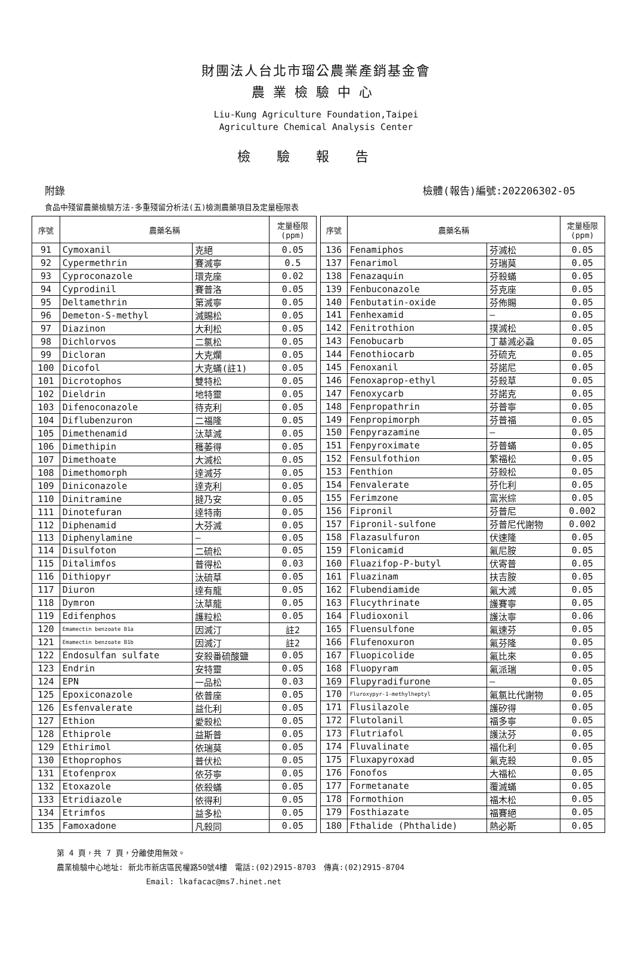財團法人台北市瑠公農業產銷基金會
農業檢驗中心
Liu-Kung Agriculture Foundation,Taipei
Agriculture Chemical Analysis Center
檢驗報告
附錄 檢體(報告)編號:202206302-05
食品中殘留農藥檢驗方法-多重殘留分析法(五)檢測農藥項目及定量極限表
| 序號 | 農藥名稱 | | 定量極限 (ppm) |
| --- | --- | --- | --- |
| 91 | Cymoxanil | 克絕 | 0.05 |
| 92 | Cypermethrin | 賽滅寧 | 0.5 |
| 93 | Cyproconazole | 環克座 | 0.02 |
| 94 | Cyprodinil | 賽普洛 | 0.05 |
| 95 | Deltamethrin | 第滅寧 | 0.05 |
| 96 | Demeton-S-methyl | 滅賜松 | 0.05 |
| 97 | Diazinon | 大利松 | 0.05 |
| 98 | Dichlorvos | 二氯松 | 0.05 |
| 99 | Dicloran | 大克爛 | 0.05 |
| 100 | Dicofol | 大克蟎(註1) | 0.05 |
| 101 | Dicrotophos | 雙特松 | 0.05 |
| 102 | Dieldrin | 地特靈 | 0.05 |
| 103 | Difenoconazole | 待克利 | 0.05 |
| 104 | Diflubenzuron | 二福隆 | 0.05 |
| 105 | Dimethenamid | 汰草滅 | 0.05 |
| 106 | Dimethipin | 穫萎得 | 0.05 |
| 107 | Dimethoate | 大滅松 | 0.05 |
| 108 | Dimethomorph | 達滅芬 | 0.05 |
| 109 | Diniconazole | 達克利 | 0.05 |
| 110 | Dinitramine | 撻乃安 | 0.05 |
| 111 | Dinotefuran | 達特南 | 0.05 |
| 112 | Diphenamid | 大芬滅 | 0.05 |
| 113 | Diphenylamine | — | 0.05 |
| 114 | Disulfoton | 二硫松 | 0.05 |
| 115 | Ditalimfos | 普得松 | 0.03 |
| 116 | Dithiopyr | 汰硫草 | 0.05 |
| 117 | Diuron | 達有龍 | 0.05 |
| 118 | Dymron | 汰草龍 | 0.05 |
| 119 | Edifenphos | 護粒松 | 0.05 |
| 120 | Emamectin benzoate B1a | 因滅汀 | 註2 |
| 121 | Emamectin benzoate B1b | 因滅汀 | 註2 |
| 122 | Endosulfan sulfate | 安殺番硫酸鹽 | 0.05 |
| 123 | Endrin | 安特靈 | 0.05 |
| 124 | EPN | 一品松 | 0.03 |
| 125 | Epoxiconazole | 依普座 | 0.05 |
| 126 | Esfenvalerate | 益化利 | 0.05 |
| 127 | Ethion | 愛殺松 | 0.05 |
| 128 | Ethiprole | 益斯普 | 0.05 |
| 129 | Ethirimol | 依瑞莫 | 0.05 |
| 130 | Ethoprophos | 普伏松 | 0.05 |
| 131 | Etofenprox | 依芬寧 | 0.05 |
| 132 | Etoxazole | 依殺蟎 | 0.05 |
| 133 | Etridiazole | 依得利 | 0.05 |
| 134 | Etrimfos | 益多松 | 0.05 |
| 135 | Famoxadone | 凡殺同 | 0.05 |
| 序號 | 農藥名稱 | | 定量極限 (ppm) |
| --- | --- | --- | --- |
| 136 | Fenamiphos | 芬滅松 | 0.05 |
| 137 | Fenarimol | 芬瑞莫 | 0.05 |
| 138 | Fenazaquin | 芬殺蟎 | 0.05 |
| 139 | Fenbuconazole | 芬克座 | 0.05 |
| 140 | Fenbutatin-oxide | 芬佈賜 | 0.05 |
| 141 | Fenhexamid | — | 0.05 |
| 142 | Fenitrothion | 撲滅松 | 0.05 |
| 143 | Fenobucarb | 丁基滅必蝨 | 0.05 |
| 144 | Fenothiocarb | 芬硫克 | 0.05 |
| 145 | Fenoxanil | 芬諾尼 | 0.05 |
| 146 | Fenoxaprop-ethyl | 芬殺草 | 0.05 |
| 147 | Fenoxycarb | 芬諾克 | 0.05 |
| 148 | Fenpropathrin | 芬普寧 | 0.05 |
| 149 | Fenpropimorph | 芬普福 | 0.05 |
| 150 | Fenpyrazamine | — | 0.05 |
| 151 | Fenpyroximate | 芬普蟎 | 0.05 |
| 152 | Fensulfothion | 繁福松 | 0.05 |
| 153 | Fenthion | 芬殺松 | 0.05 |
| 154 | Fenvalerate | 芬化利 | 0.05 |
| 155 | Ferimzone | 富米綜 | 0.05 |
| 156 | Fipronil | 芬普尼 | 0.002 |
| 157 | Fipronil-sulfone | 芬普尼代謝物 | 0.002 |
| 158 | Flazasulfuron | 伏速隆 | 0.05 |
| 159 | Flonicamid | 氟尼胺 | 0.05 |
| 160 | Fluazifop-P-butyl | 伏寄普 | 0.05 |
| 161 | Fluazinam | 扶吉胺 | 0.05 |
| 162 | Flubendiamide | 氟大滅 | 0.05 |
| 163 | Flucythrinate | 護賽寧 | 0.05 |
| 164 | Fludioxonil | 護汰寧 | 0.06 |
| 165 | Fluensulfone | 氟速芬 | 0.05 |
| 166 | Flufenoxuron | 氟芬隆 | 0.05 |
| 167 | Fluopicolide | 氟比來 | 0.05 |
| 168 | Fluopyram | 氟派瑞 | 0.05 |
| 169 | Flupyradifurone | — | 0.05 |
| 170 | Fluroxypyr-1-methylheptyl | 氟氯比代謝物 | 0.05 |
| 171 | Flusilazole | 護矽得 | 0.05 |
| 172 | Flutolanil | 福多寧 | 0.05 |
| 173 | Flutriafol | 護汰芬 | 0.05 |
| 174 | Fluvalinate | 福化利 | 0.05 |
| 175 | Fluxapyroxad | 氟克殺 | 0.05 |
| 176 | Fonofos | 大福松 | 0.05 |
| 177 | Formetanate | 覆滅蟎 | 0.05 |
| 178 | Formothion | 福木松 | 0.05 |
| 179 | Fosthiazate | 福賽絕 | 0.05 |
| 180 | Fthalide (Phthalide) | 熱必斯 | 0.05 |
第 4 頁，共 7 頁，分離使用無效。
農業檢驗中心地址: 新北市新店區民權路50號4樓　電話:(02)2915-8703　傳真:(02)2915-8704
Email: lkafacac@ms7.hinet.net